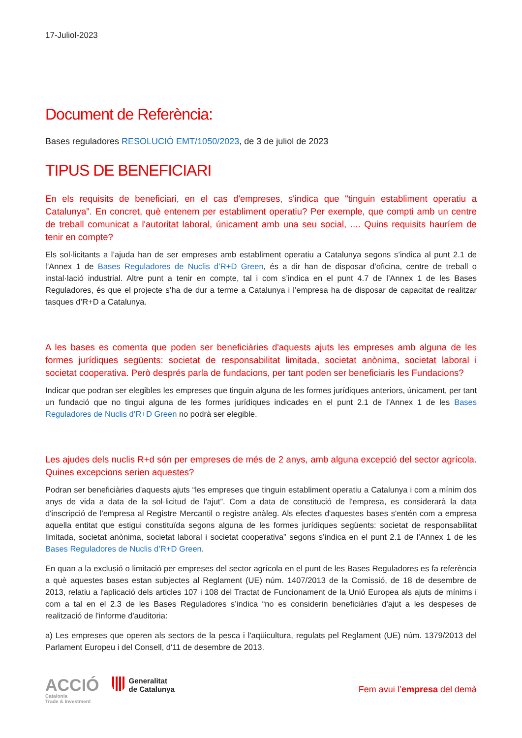17-Juliol-2023
Document de Referència:
Bases reguladores RESOLUCIÓ EMT/1050/2023, de 3 de juliol de 2023
TIPUS DE BENEFICIARI
En els requisits de beneficiari, en el cas d'empreses, s'indica que "tinguin establiment operatiu a Catalunya". En concret, què entenem per establiment operatiu? Per exemple, que compti amb un centre de treball comunicat a l'autoritat laboral, únicament amb una seu social, .... Quins requisits hauríem de tenir en compte?
Els sol·licitants a l’ajuda han de ser empreses amb establiment operatiu a Catalunya segons s’indica al punt 2.1 de l’Annex 1 de Bases Reguladores de Nuclis d’R+D Green, és a dir han de disposar d’oficina, centre de treball o instal·lació industrial. Altre punt a tenir en compte, tal i com s’indica en el punt 4.7 de l’Annex 1 de les Bases Reguladores, és que el projecte s’ha de dur a terme a Catalunya i l’empresa ha de disposar de capacitat de realitzar tasques d’R+D a Catalunya.
A les bases es comenta que poden ser beneficiàries d'aquests ajuts les empreses amb alguna de les formes jurídiques següents: societat de responsabilitat limitada, societat anònima, societat laboral i societat cooperativa. Però després parla de fundacions, per tant poden ser beneficiaris les Fundacions?
Indicar que podran ser elegibles les empreses que tinguin alguna de les formes jurídiques anteriors, únicament, per tant un fundació que no tingui alguna de les formes jurídiques indicades en el punt 2.1 de l’Annex 1 de les Bases Reguladores de Nuclis d’R+D Green no podrà ser elegible.
Les ajudes dels nuclis R+d són per empreses de més de 2 anys, amb alguna excepció del sector agrícola. Quines excepcions serien aquestes?
Podran ser beneficiàries d'aquests ajuts “les empreses que tinguin establiment operatiu a Catalunya i com a mínim dos anys de vida a data de la sol·licitud de l'ajut”. Com a data de constitució de l'empresa, es considerarà la data d'inscripció de l'empresa al Registre Mercantil o registre anàleg. Als efectes d'aquestes bases s'entén com a empresa aquella entitat que estigui constituïda segons alguna de les formes jurídiques següents: societat de responsabilitat limitada, societat anònima, societat laboral i societat cooperativa” segons s’indica en el punt 2.1 de l’Annex 1 de les Bases Reguladores de Nuclis d’R+D Green.
En quan a la exclusió o limitació per empreses del sector agrícola en el punt de les Bases Reguladores es fa referència a què aquestes bases estan subjectes al Reglament (UE) núm. 1407/2013 de la Comissió, de 18 de desembre de 2013, relatiu a l'aplicació dels articles 107 i 108 del Tractat de Funcionament de la Unió Europea als ajuts de mínims i com a tal en el 2.3 de les Bases Reguladores s’indica “no es considerin beneficiàries d'ajut a les despeses de realització de l'informe d'auditoria:
a) Les empreses que operen als sectors de la pesca i l'aqüicultura, regulats pel Reglament (UE) núm. 1379/2013 del Parlament Europeu i del Consell, d'11 de desembre de 2013.
ACCIÓ
Catalonia
Trade & Investment
Generalitat
de Catalunya
Fem avui l’empresa del demà